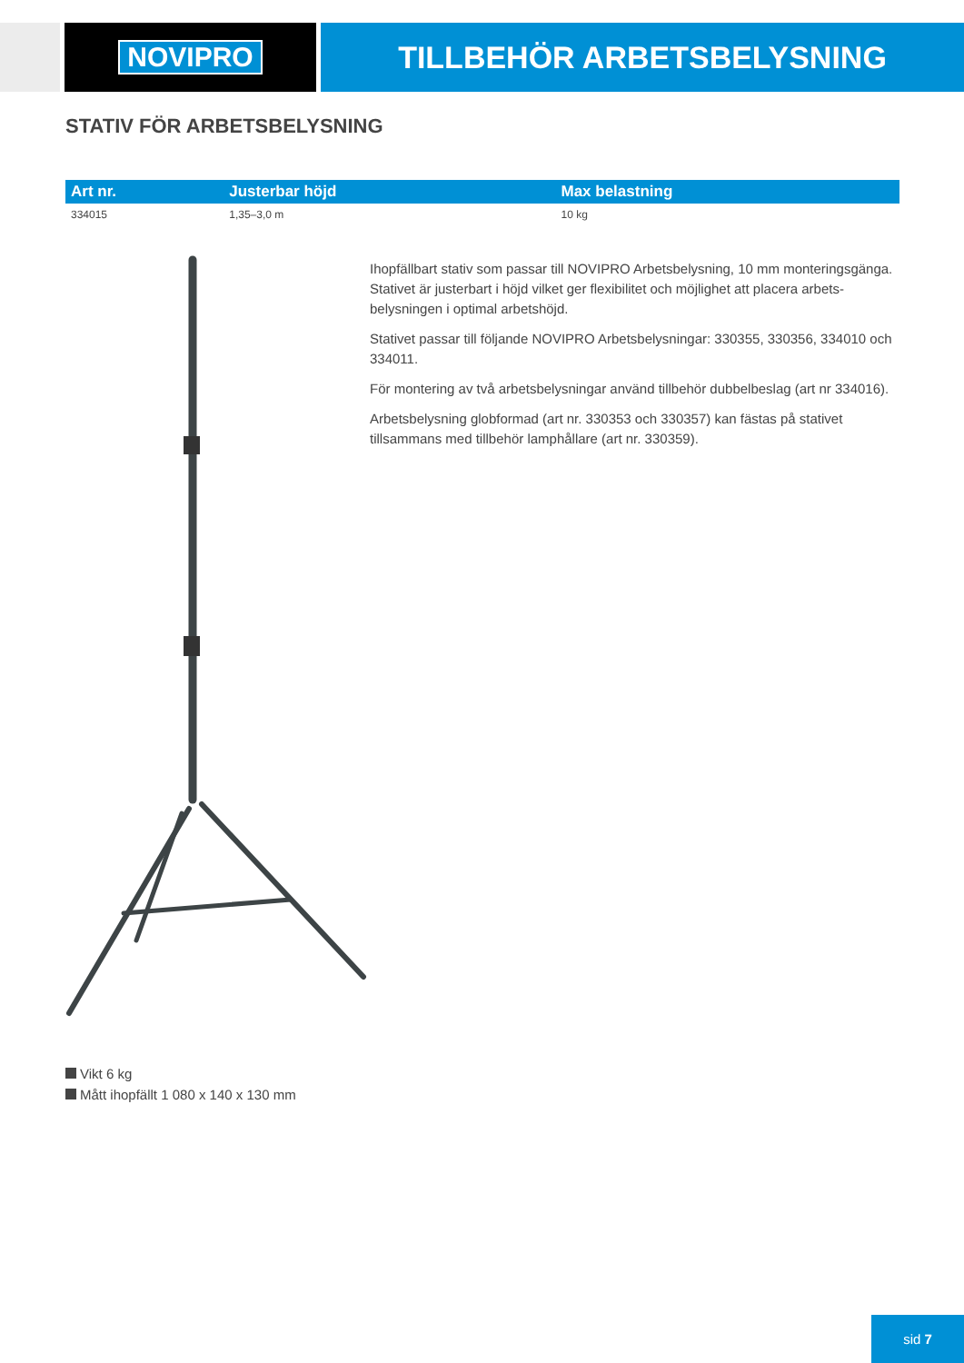NOVIPRO TILLBEHÖR ARBETSBELYSNING
STATIV FÖR ARBETSBELYSNING
| Art nr. | Justerbar höjd | Max belastning |
| --- | --- | --- |
| 334015 | 1,35–3,0 m | 10 kg |
Ihopfällbart stativ som passar till NOVIPRO Arbetsbelysning, 10 mm monteringsgänga. Stativet är justerbart i höjd vilket ger flexibilitet och möjlighet att placera arbets-belysningen i optimal arbetshöjd.
Stativet passar till följande NOVIPRO Arbetsbelysningar: 330355, 330356, 334010 och 334011.
För montering av två arbetsbelysningar använd tillbehör dubbelbeslag (art nr 334016).
Arbetsbelysning globformad (art nr. 330353 och 330357) kan fästas på stativet tillsammans med tillbehör lamphållare (art nr. 330359).
Vikt 6 kg
Mått ihopfällt 1 080 x 140 x 130 mm
sid 7